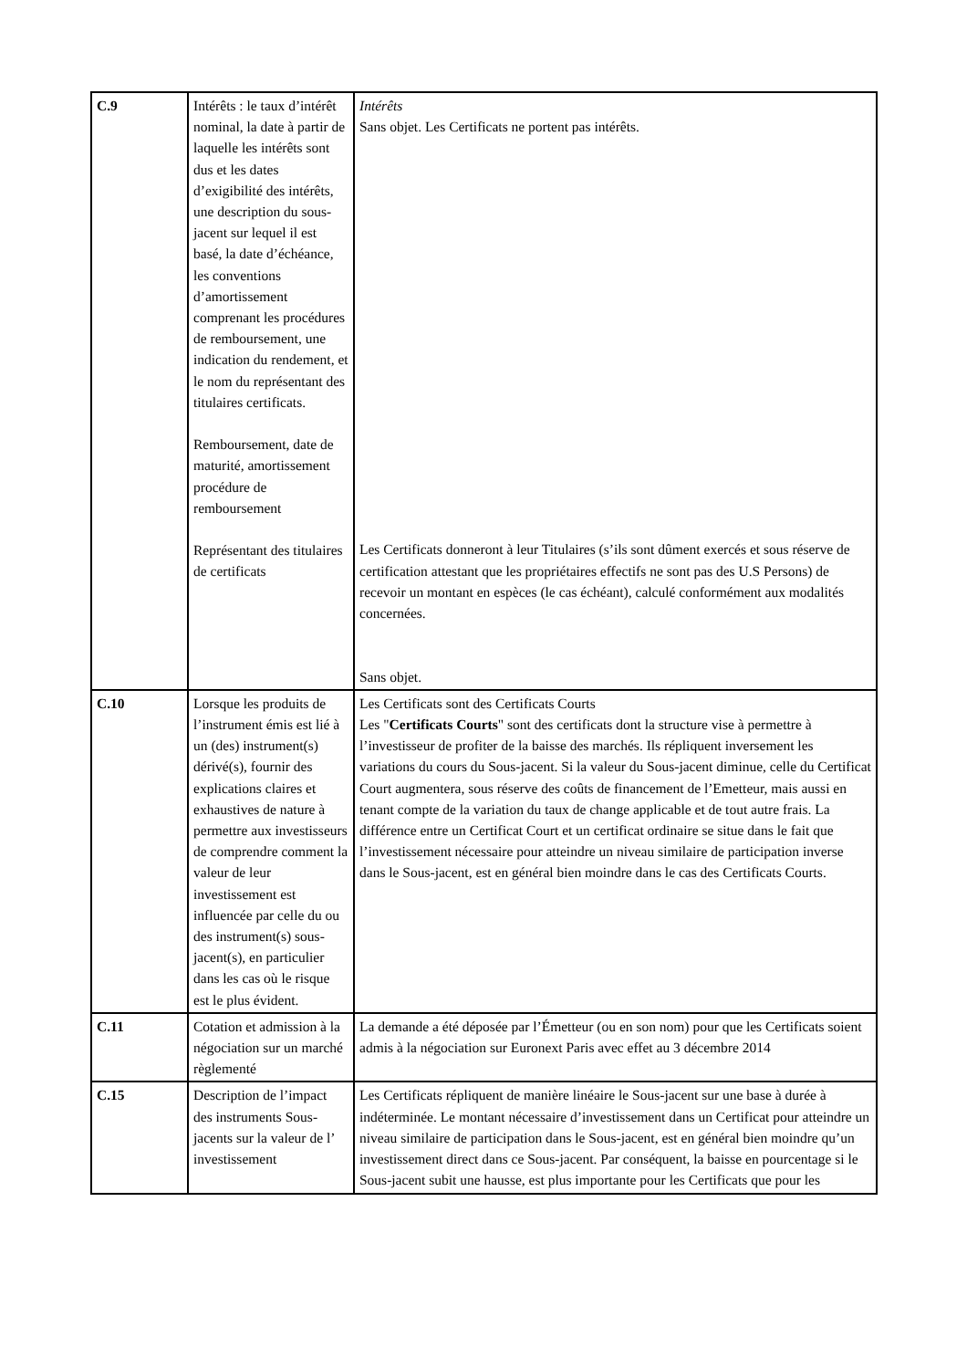| C.9 | Intérêts : le taux d’intérêt nominal, la date à partir de laquelle les intérêts sont dus et les dates d’exigibilité des intérêts, une description du sous-jacent sur lequel il est basé, la date d’échéance, les conventions d’amortissement comprenant les procédures de remboursement, une indication du rendement, et le nom du représentant des titulaires certificats. Remboursement, date de maturité, amortissement procédure de remboursement Représentant des titulaires de certificats | Intérêts Sans objet. Les Certificats ne portent pas intérêts. Les Certificats donneront à leur Titulaires (s’ils sont dûment exercés et sous réserve de certification attestant que les propriétaires effectifs ne sont pas des U.S Persons) de recevoir un montant en espèces (le cas échéant), calculé conformément aux modalités concernées. Sans objet. |
| C.10 | Lorsque les produits de l’instrument émis est lié à un (des) instrument(s) dérivé(s), fournir des explications claires et exhaustives de nature à permettre aux investisseurs de comprendre comment la valeur de leur investissement est influencée par celle du ou des instrument(s) sous-jacent(s), en particulier dans les cas où le risque est le plus évident. | Les Certificats sont des Certificats Courts Les " Certificats Courts " sont des certificats dont la structure vise à permettre à l’investisseur de profiter de la baisse des marchés. Ils répliquent inversement les variations du cours du Sous-jacent. Si la valeur du Sous-jacent diminue, celle du Certificat Court augmentera, sous réserve des coûts de financement de l’Emetteur, mais aussi en tenant compte de la variation du taux de change applicable et de tout autre frais. La différence entre un Certificat Court et un certificat ordinaire se situe dans le fait que l’investissement nécessaire pour atteindre un niveau similaire de participation inverse dans le Sous-jacent, est en général bien moindre dans le cas des Certificats Courts. |
| C.11 | Cotation et admission à la négociation sur un marché règlementé | La demande a été déposée par l’Émetteur (ou en son nom) pour que les Certificats soient admis à la négociation sur Euronext Paris avec effet au 3 décembre 2014 |
| C.15 | Description de l’impact des instruments Sous-jacents sur la valeur de l’ investissement | Les Certificats répliquent de manière linéaire le Sous-jacent sur une base à durée à indéterminée. Le montant nécessaire d’investissement dans un Certificat pour atteindre un niveau similaire de participation dans le Sous-jacent, est en général bien moindre qu’un investissement direct dans ce Sous-jacent. Par conséquent, la baisse en pourcentage si le Sous-jacent subit une hausse, est plus importante pour les Certificats que pour les |